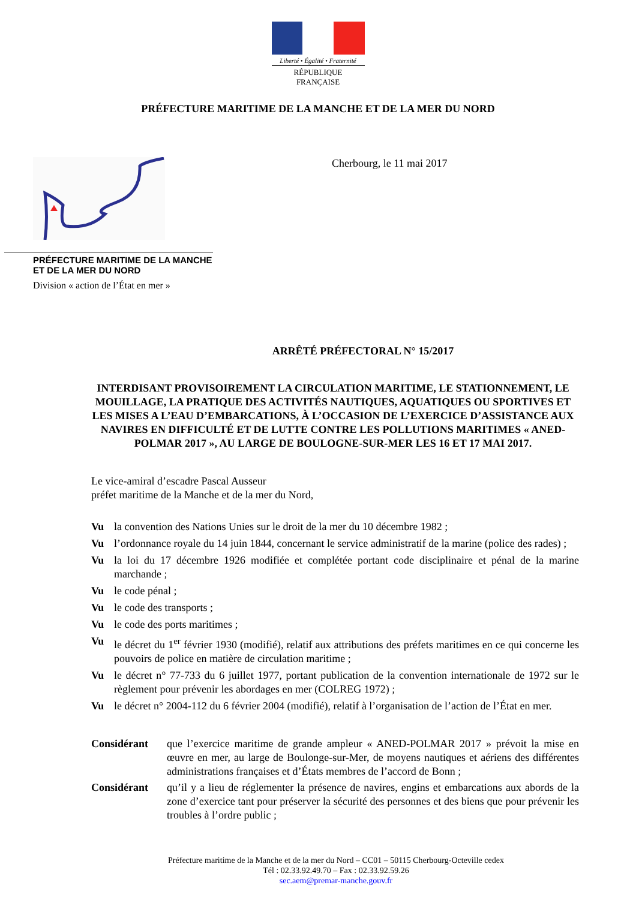Liberté • Égalité • Fraternité
RÉPUBLIQUE FRANÇAISE
PRÉFECTURE MARITIME DE LA MANCHE ET DE LA MER DU NORD
PRÉFECTURE MARITIME DE LA MANCHE ET DE LA MER DU NORD
Division « action de l’État en mer »
Cherbourg, le 11 mai 2017
ARRÊTÉ PRÉFECTORAL N° 15/2017
INTERDISANT PROVISOIREMENT LA CIRCULATION MARITIME, LE STATIONNEMENT, LE MOUILLAGE, LA PRATIQUE DES ACTIVITÉS NAUTIQUES, AQUATIQUES OU SPORTIVES ET LES MISES A L’EAU D’EMBARCATIONS, À L’OCCASION DE L’EXERCICE D’ASSISTANCE AUX NAVIRES EN DIFFICULTÉ ET DE LUTTE CONTRE LES POLLUTIONS MARITIMES « ANED-POLMAR 2017 », AU LARGE DE BOULOGNE-SUR-MER LES 16 ET 17 MAI 2017.
Le vice-amiral d’escadre Pascal Ausseur
préfet maritime de la Manche et de la mer du Nord,
Vu la convention des Nations Unies sur le droit de la mer du 10 décembre 1982 ;
Vu l’ordonnance royale du 14 juin 1844, concernant le service administratif de la marine (police des rades) ;
Vu la loi du 17 décembre 1926 modifiée et complétée portant code disciplinaire et pénal de la marine marchande ;
Vu le code pénal ;
Vu le code des transports ;
Vu le code des ports maritimes ;
Vu le décret du 1<sup>er</sup> février 1930 (modifié), relatif aux attributions des préfets maritimes en ce qui concerne les pouvoirs de police en matière de circulation maritime ;
Vu le décret n° 77-733 du 6 juillet 1977, portant publication de la convention internationale de 1972 sur le règlement pour prévenir les abordages en mer (COLREG 1972) ;
Vu le décret n° 2004-112 du 6 février 2004 (modifié), relatif à l’organisation de l’action de l’État en mer.
Considérant que l’exercice maritime de grande ampleur « ANED-POLMAR 2017 » prévoit la mise en œuvre en mer, au large de Boulonge-sur-Mer, de moyens nautiques et aériens des différentes administrations françaises et d’États membres de l’accord de Bonn ;
Considérant qu’il y a lieu de réglementer la présence de navires, engins et embarcations aux abords de la zone d’exercice tant pour préserver la sécurité des personnes et des biens que pour prévenir les troubles à l’ordre public ;
Préfecture maritime de la Manche et de la mer du Nord – CC01 – 50115 Cherbourg-Octeville cedex
Tél : 02.33.92.49.70 – Fax : 02.33.92.59.26
sec.aem@premar-manche.gouv.fr